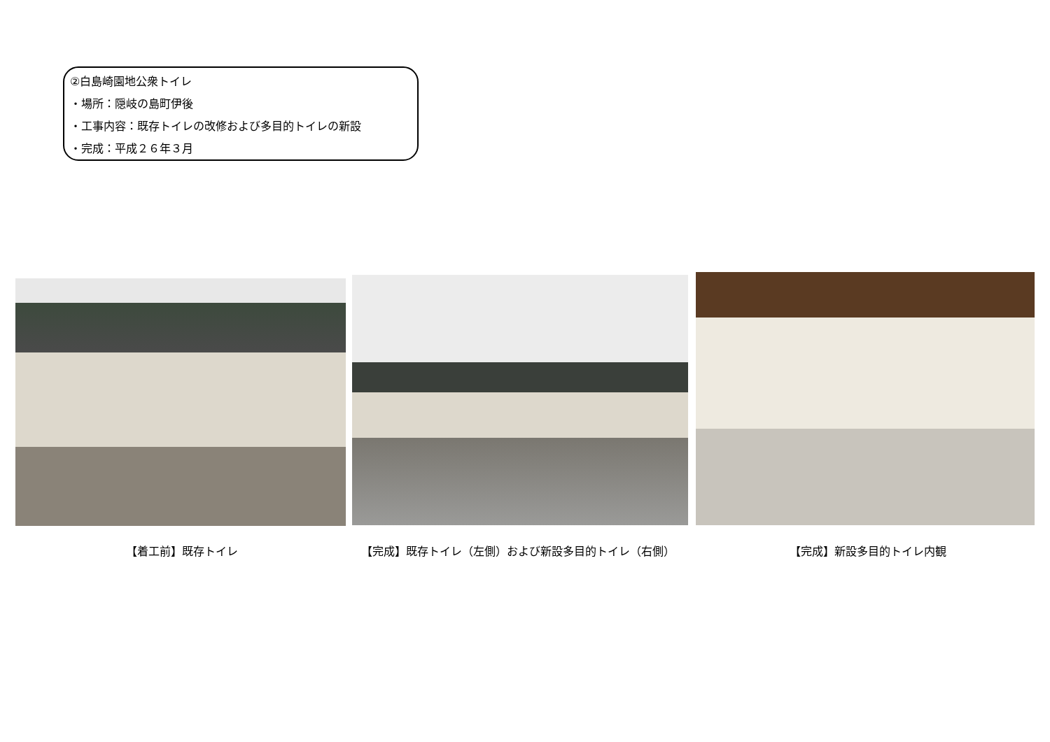②白島崎園地公衆トイレ
・場所：隠岐の島町伊後
・工事内容：既存トイレの改修および多目的トイレの新設
・完成：平成２６年３月
【着工前】既存トイレ 【完成】既存トイレ（左側）および新設多目的トイレ（右側） 【完成】新設多目的トイレ内観